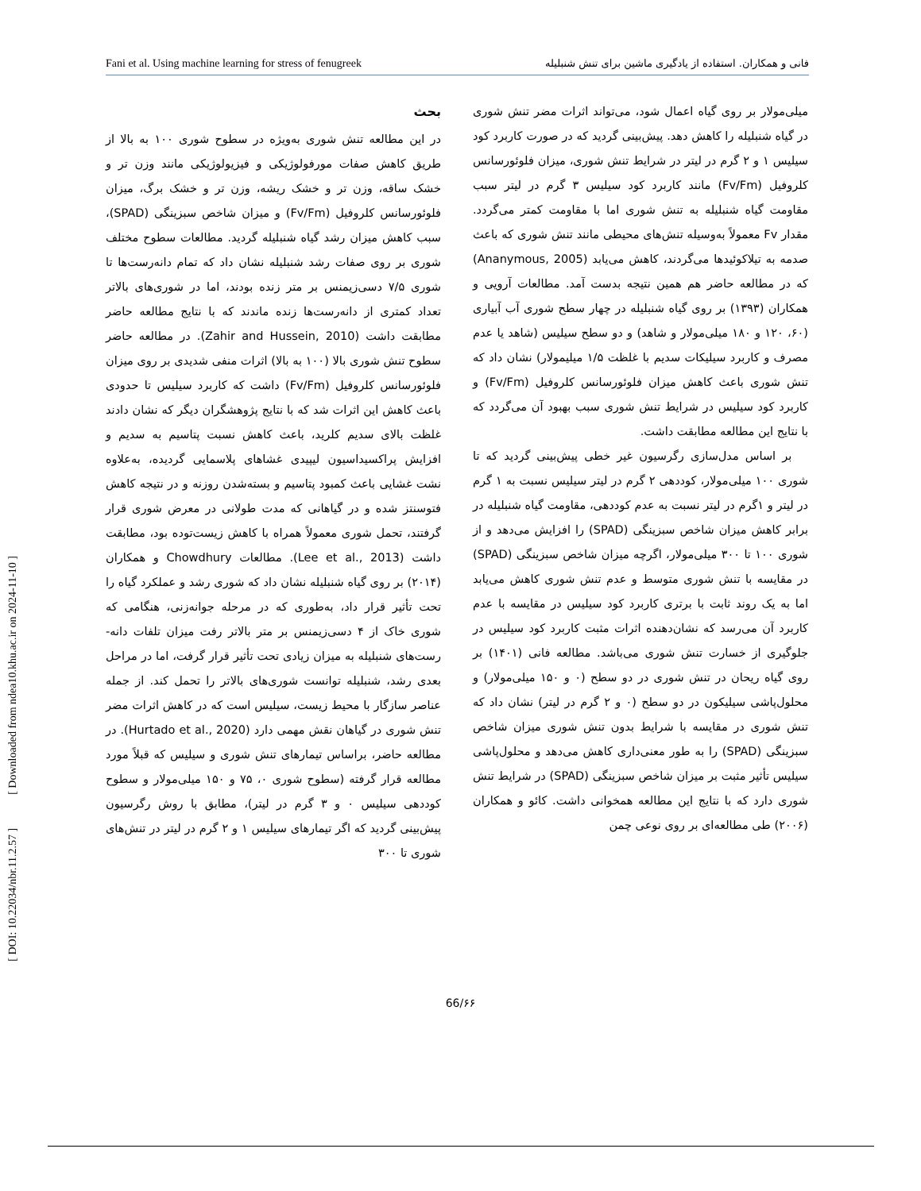Fani et al. Using machine learning for stress of fenugreek فانی و همکاران. استفاده از یادگیری ماشین برای تنش شنبلیله
بحث
در این مطالعه تنش شوری به‌ویژه در سطوح شوری ۱۰۰ به بالا از طریق کاهش صفات مورفولوژیکی و فیزیولوژیکی مانند وزن تر و خشک ساقه، وزن تر و خشک ریشه، وزن تر و خشک برگ، میزان فلوئورسانس کلروفیل (Fv/Fm) و میزان شاخص سبزینگی (SPAD)، سبب کاهش میزان رشد گیاه شنبلیله گردید. مطالعات سطوح مختلف شوری بر روی صفات رشد شنبلیله نشان داد که تمام دانه‌رست‌ها تا شوری ۷/۵ دسی‌زیمنس بر متر زنده بودند، اما در شوری‌های بالاتر تعداد کمتری از دانه‌رست‌ها زنده ماندند که با نتایج مطالعه حاضر مطابقت داشت (Zahir and Hussein, 2010). در مطالعه حاضر سطوح تنش شوری بالا (۱۰۰ به بالا) اثرات منفی شدیدی بر روی میزان فلوئورسانس کلروفیل (Fv/Fm) داشت که کاربرد سیلیس تا حدودی باعث کاهش این اثرات شد که با نتایج پژوهشگران دیگر که نشان دادند غلظت بالای سدیم کلرید، باعث کاهش نسبت پتاسیم به سدیم و افزایش پراکسیداسیون لیپیدی غشاهای پلاسمایی گردیده، به‌علاوه نشت غشایی باعث کمبود پتاسیم و بسته‌شدن روزنه و در نتیجه کاهش فتوسنتز شده و در گیاهانی که مدت طولانی در معرض شوری قرار گرفتند، تحمل شوری معمولاً همراه با کاهش زیست‌توده بود، مطابقت داشت (Lee et al., 2013). مطالعات Chowdhury و همکاران (۲۰۱۴) بر روی گیاه شنبلیله نشان داد که شوری رشد و عملکرد گیاه را تحت تأثیر قرار داد، به‌طوری که در مرحله جوانه‌زنی، هنگامی که شوری خاک از ۴ دسی‌زیمنس بر متر بالاتر رفت میزان تلفات دانه-رست‌های شنبلیله به میزان زیادی تحت تأثیر قرار گرفت، اما در مراحل بعدی رشد، شنبلیله توانست شوری‌های بالاتر را تحمل کند. از جمله عناصر سازگار با محیط زیست، سیلیس است که در کاهش اثرات مضر تنش شوری در گیاهان نقش مهمی دارد (Hurtado et al., 2020). در مطالعه حاضر، براساس تیمارهای تنش شوری و سیلیس که قبلاً مورد مطالعه قرار گرفته (سطوح شوری ۰، ۷۵ و ۱۵۰ میلی‌مولار و سطوح کوددهی سیلیس ۰ و ۳ گرم در لیتر)، مطابق با روش رگرسیون پیش‌بینی گردید که اگر تیمارهای سیلیس ۱ و ۲ گرم در لیتر در تنش‌های شوری تا ۳۰۰
میلی‌مولار بر روی گیاه اعمال شود، می‌تواند اثرات مضر تنش شوری در گیاه شنبلیله را کاهش دهد. پیش‌بینی گردید که در صورت کاربرد کود سیلیس ۱ و ۲ گرم در لیتر در شرایط تنش شوری، میزان فلوئورسانس کلروفیل (Fv/Fm) مانند کاربرد کود سیلیس ۳ گرم در لیتر سبب مقاومت گیاه شنبلیله به تنش شوری اما با مقاومت کمتر می‌گردد. مقدار Fv معمولاً به‌وسیله تنش‌های محیطی مانند تنش شوری که باعث صدمه به تیلاکوئیدها می‌گردند، کاهش می‌یابد (Ananymous, 2005) که در مطالعه حاضر هم همین نتیجه بدست آمد. مطالعات آرویی و همکاران (۱۳۹۳) بر روی گیاه شنبلیله در چهار سطح شوری آب آبیاری (۶۰، ۱۲۰ و ۱۸۰ میلی‌مولار و شاهد) و دو سطح سیلیس (شاهد یا عدم مصرف و کاربرد سیلیکات سدیم با غلظت ۱/۵ میلیمولار) نشان داد که تنش شوری باعث کاهش میزان فلوئورسانس کلروفیل (Fv/Fm) و کاربرد کود سیلیس در شرایط تنش شوری سبب بهبود آن می‌گردد که با نتایج این مطالعه مطابقت داشت.
بر اساس مدل‌سازی رگرسیون غیر خطی پیش‌بینی گردید که تا شوری ۱۰۰ میلی‌مولار، کوددهی ۲ گرم در لیتر سیلیس نسبت به ۱ گرم در لیتر و ۱گرم در لیتر نسبت به عدم کوددهی، مقاومت گیاه شنبلیله در برابر کاهش میزان شاخص سبزینگی (SPAD) را افزایش می‌دهد و از شوری ۱۰۰ تا ۳۰۰ میلی‌مولار، اگرچه میزان شاخص سبزینگی (SPAD) در مقایسه با تنش شوری متوسط و عدم تنش شوری کاهش می‌یابد اما به یک روند ثابت با برتری کاربرد کود سیلیس در مقایسه با عدم کاربرد آن می‌رسد که نشان‌دهنده اثرات مثبت کاربرد کود سیلیس در جلوگیری از خسارت تنش شوری می‌باشد. مطالعه فانی (۱۴۰۱) بر روی گیاه ریحان در تنش شوری در دو سطح (۰ و ۱۵۰ میلی‌مولار) و محلول‌پاشی سیلیکون در دو سطح (۰ و ۲ گرم در لیتر) نشان داد که تنش شوری در مقایسه با شرایط بدون تنش شوری میزان شاخص سبزینگی (SPAD) را به طور معنی‌داری کاهش می‌دهد و محلول‌پاشی سیلیس تأثیر مثبت بر میزان شاخص سبزینگی (SPAD) در شرایط تنش شوری دارد که با نتایج این مطالعه همخوانی داشت. کائو و همکاران (۲۰۰۶) طی مطالعه‌ای بر روی نوعی چمن
[ DOI: 10.22034/nbr.11.2.57 ] [ Downloaded from ndea10.khu.ac.ir on 2024-11-10 ]
66/۶۶